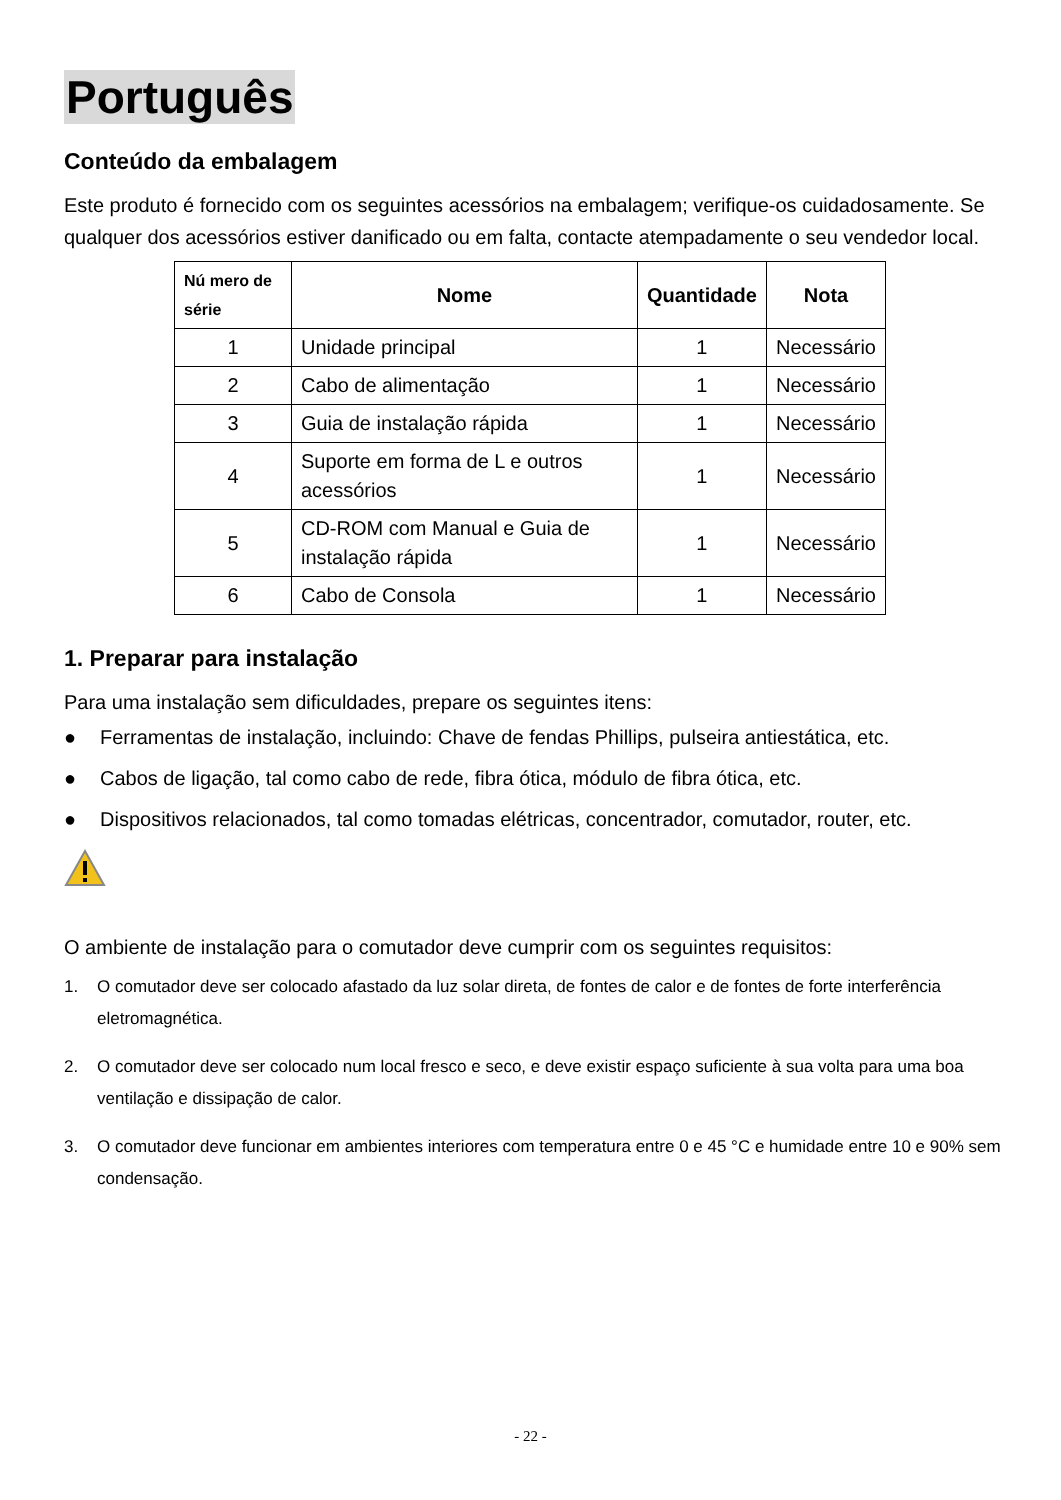Português
Conteúdo da embalagem
Este produto é fornecido com os seguintes acessórios na embalagem; verifique-os cuidadosamente. Se qualquer dos acessórios estiver danificado ou em falta, contacte atempadamente o seu vendedor local.
| Nú mero de série | Nome | Quantidade | Nota |
| --- | --- | --- | --- |
| 1 | Unidade principal | 1 | Necessário |
| 2 | Cabo de alimentação | 1 | Necessário |
| 3 | Guia de instalação rápida | 1 | Necessário |
| 4 | Suporte em forma de L e outros acessórios | 1 | Necessário |
| 5 | CD-ROM com Manual e Guia de instalação rápida | 1 | Necessário |
| 6 | Cabo de Consola | 1 | Necessário |
1. Preparar para instalação
Para uma instalação sem dificuldades, prepare os seguintes itens:
● Ferramentas de instalação, incluindo: Chave de fendas Phillips, pulseira antiestática, etc.
● Cabos de ligação, tal como cabo de rede, fibra ótica, módulo de fibra ótica, etc.
● Dispositivos relacionados, tal como tomadas elétricas, concentrador, comutador, router, etc.
O ambiente de instalação para o comutador deve cumprir com os seguintes requisitos:
1. O comutador deve ser colocado afastado da luz solar direta, de fontes de calor e de fontes de forte interferência eletromagnética.
2. O comutador deve ser colocado num local fresco e seco, e deve existir espaço suficiente à sua volta para uma boa ventilação e dissipação de calor.
3. O comutador deve funcionar em ambientes interiores com temperatura entre 0 e 45 °C e humidade entre 10 e 90% sem condensação.
- 22 -